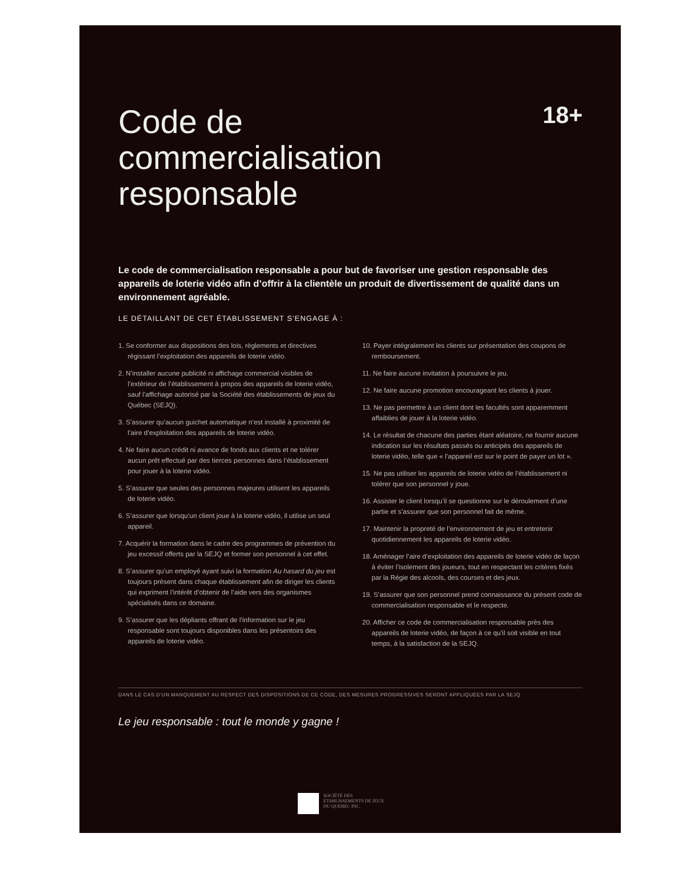Code de
commercialisation
responsable
18+
Le code de commercialisation responsable a pour but de favoriser une gestion responsable des appareils de loterie vidéo afin d’offrir à la clientèle un produit de divertissement de qualité dans un environnement agréable.
LE DÉTAILLANT DE CET ÉTABLISSEMENT S’ENGAGE À :
1. Se conformer aux dispositions des lois, règlements et directives régissant l’exploitation des appareils de loterie vidéo.
2. N’installer aucune publicité ni affichage commercial visibles de l’extérieur de l’établissement à propos des appareils de loterie vidéo, sauf l’affichage autorisé par la Société des établissements de jeux du Québec (SEJQ).
3. S’assurer qu’aucun guichet automatique n’est installé à proximité de l’aire d’exploitation des appareils de loterie vidéo.
4. Ne faire aucun crédit ni avance de fonds aux clients et ne tolérer aucun prêt effectué par des tierces personnes dans l’établissement pour jouer à la loterie vidéo.
5. S’assurer que seules des personnes majeures utilisent les appareils de loterie vidéo.
6. S’assurer que lorsqu’un client joue à la loterie vidéo, il utilise un seul appareil.
7. Acquérir la formation dans le cadre des programmes de prévention du jeu excessif offerts par la SEJQ et former son personnel à cet effet.
8. S’assurer qu’un employé ayant suivi la formation Au hasard du jeu est toujours présent dans chaque établissement afin de diriger les clients qui expriment l’intérêt d’obtenir de l’aide vers des organismes spécialisés dans ce domaine.
9. S’assurer que les dépliants offrant de l’information sur le jeu responsable sont toujours disponibles dans les présentoirs des appareils de loterie vidéo.
10. Payer intégralement les clients sur présentation des coupons de remboursement.
11. Ne faire aucune invitation à poursuivre le jeu.
12. Ne faire aucune promotion encourageant les clients à jouer.
13. Ne pas permettre à un client dont les facultés sont apparemment affaiblies de jouer à la loterie vidéo.
14. Le résultat de chacune des parties étant aléatoire, ne fournir aucune indication sur les résultats passés ou anticipés des appareils de loterie vidéo, telle que « l’appareil est sur le point de payer un lot ».
15. Ne pas utiliser les appareils de loterie vidéo de l’établissement ni tolérer que son personnel y joue.
16. Assister le client lorsqu’il se questionne sur le déroulement d’une partie et s’assurer que son personnel fait de même.
17. Maintenir la propreté de l’environnement de jeu et entretenir quotidiennement les appareils de loterie vidéo.
18. Aménager l’aire d’exploitation des appareils de loterie vidéo de façon à éviter l’isolement des joueurs, tout en respectant les critères fixés par la Régie des alcools, des courses et des jeux.
19. S’assurer que son personnel prend connaissance du présent code de commercialisation responsable et le respecte.
20. Afficher ce code de commercialisation responsable près des appareils de loterie vidéo, de façon à ce qu’il soit visible en tout temps, à la satisfaction de la SEJQ.
DANS LE CAS D’UN MANQUEMENT AU RESPECT DES DISPOSITIONS DE CE CODE, DES MESURES PROGRESSIVES SERONT APPLIQUÉES PAR LA SEJQ
Le jeu responsable : tout le monde y gagne !
SOCIÉTÉ DES
ÉTABLISSEMENTS DE JEUX
DU QUÉBEC INC.